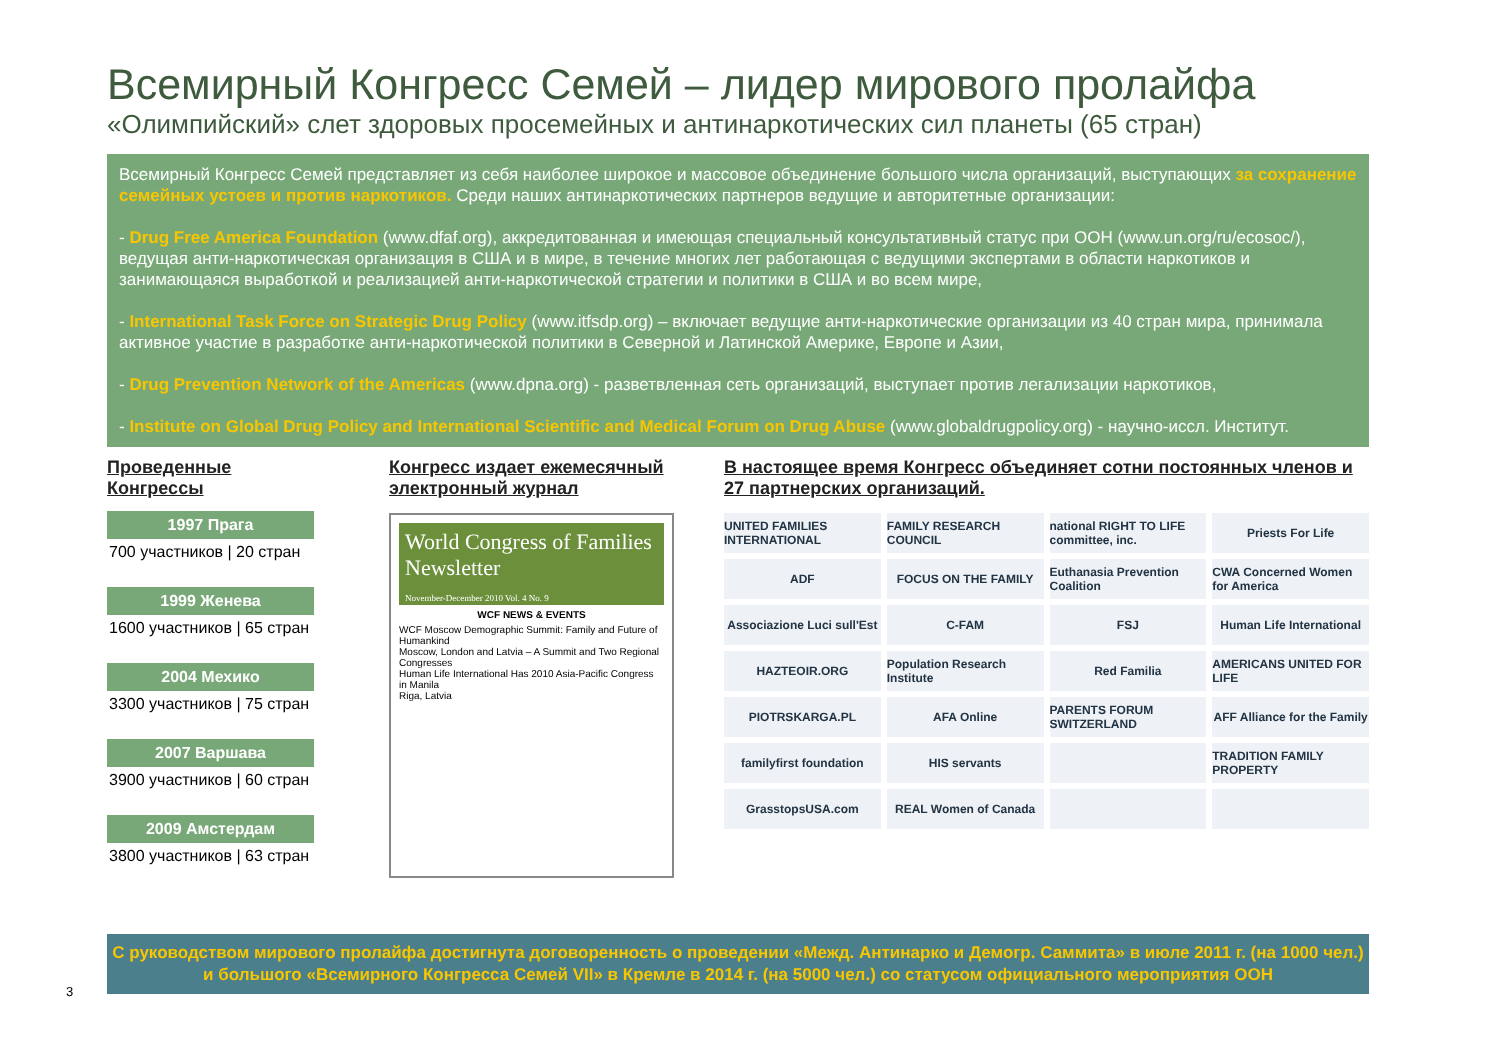Всемирный Конгресс Семей – лидер мирового пролайфа
«Олимпийский» слет здоровых просемейных и антинаркотических сил планеты (65 стран)
Всемирный Конгресс Семей представляет из себя наиболее широкое и массовое объединение большого числа организаций, выступающих за сохранение семейных устоев и против наркотиков. Среди наших антинаркотических партнеров ведущие и авторитетные организации:
- Drug Free America Foundation (www.dfaf.org), аккредитованная и имеющая специальный консультативный статус при ООН (www.un.org/ru/ecosoc/), ведущая анти-наркотическая организация в США и в мире, в течение многих лет работающая с ведущими экспертами в области наркотиков и занимающаяся выработкой и реализацией анти-наркотической стратегии и политики в США и во всем мире,
- International Task Force on Strategic Drug Policy (www.itfsdp.org) – включает ведущие анти-наркотические организации из 40 стран мира, принимала активное участие в разработке анти-наркотической политики в Северной и Латинской Америке, Европе и Азии,
- Drug Prevention Network of the Americas (www.dpna.org) - разветвленная сеть организаций, выступает против легализации наркотиков,
- Institute on Global Drug Policy and International Scientific and Medical Forum on Drug Abuse (www.globaldrugpolicy.org) - научно-иссл. Институт.
Проведенные
Конгрессы
1997 Прага
700 участников | 20 стран
1999 Женева
1600 участников | 65 стран
2004 Мехико
3300 участников | 75 стран
2007 Варшава
3900 участников | 60 стран
2009 Амстердам
3800 участников | 63 стран
Конгресс издает ежемесячный
электронный журнал
World Congress of Families Newsletter
November-December 2010 Vol. 4 No. 9
WCF NEWS & EVENTS
WCF Moscow Demographic Summit: Family and Future of Humankind
Moscow, London and Latvia – A Summit and Two Regional Congresses
Human Life International Has 2010 Asia-Pacific Congress in Manila
Riga, Latvia
В настоящее время Конгресс объединяет сотни постоянных членов и 27 партнерских организаций.
UNITED FAMILIES INTERNATIONAL
FAMILY RESEARCH COUNCIL
national RIGHT TO LIFE committee, inc.
Priests For Life
ADF
FOCUS ON THE FAMILY
Euthanasia Prevention Coalition
CWA Concerned Women for America
Associazione Luci sull'Est
C-FAM
FSJ
Human Life International
HAZTEOIR.ORG
Population Research Institute
Red Familia
AMERICANS UNITED FOR LIFE
PIOTRSKARGA.PL
AFA Online
PARENTS FORUM SWITZERLAND
AFF Alliance for the Family
familyfirst foundation
HIS servants
TRADITION FAMILY PROPERTY
GrasstopsUSA.com
REAL Women of Canada
С руководством мирового пролайфа достигнута договоренность о проведении «Межд. Антинарко и Демогр. Саммита» в июле 2011 г. (на 1000 чел.) и большого «Всемирного Конгресса Семей VII» в Кремле в 2014 г. (на 5000 чел.) со статусом официального мероприятия ООН
3